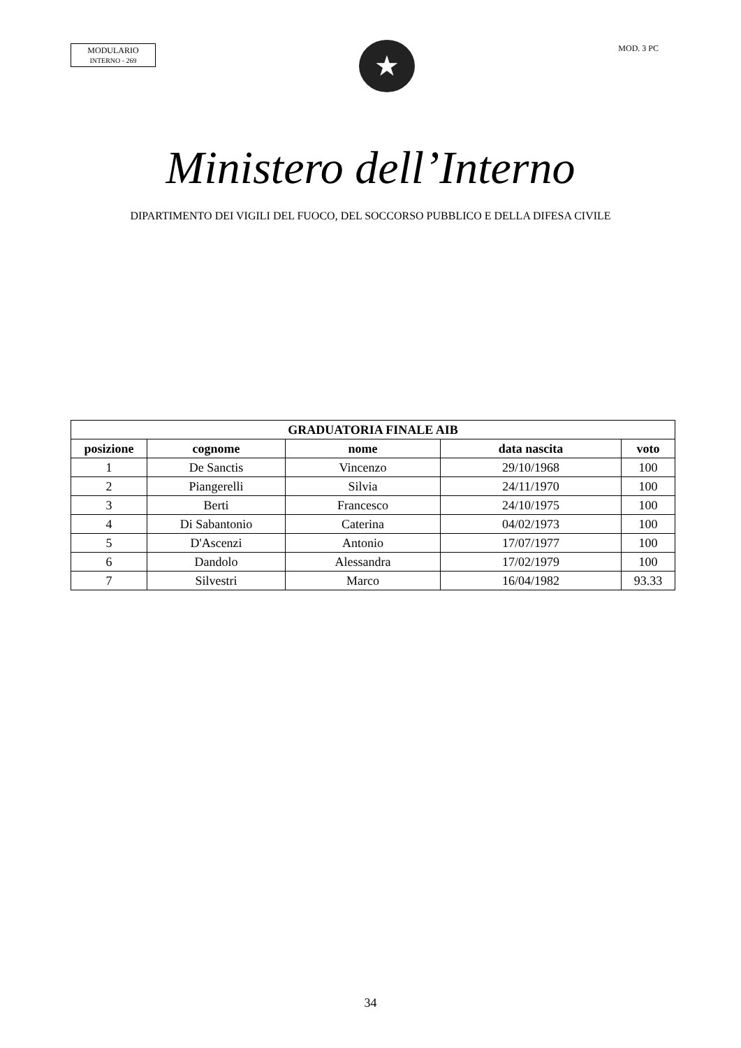MODULARIO
INTERNO - 269
★
MOD. 3 PC
Ministero dell’Interno
DIPARTIMENTO DEI VIGILI DEL FUOCO, DEL SOCCORSO PUBBLICO E DELLA DIFESA CIVILE
| GRADUATORIA FINALE AIB | | | | |
| --- | --- | --- | --- | --- |
| posizione | cognome | nome | data nascita | voto |
| 1 | De Sanctis | Vincenzo | 29/10/1968 | 100 |
| 2 | Piangerelli | Silvia | 24/11/1970 | 100 |
| 3 | Berti | Francesco | 24/10/1975 | 100 |
| 4 | Di Sabantonio | Caterina | 04/02/1973 | 100 |
| 5 | D'Ascenzi | Antonio | 17/07/1977 | 100 |
| 6 | Dandolo | Alessandra | 17/02/1979 | 100 |
| 7 | Silvestri | Marco | 16/04/1982 | 93.33 |
34